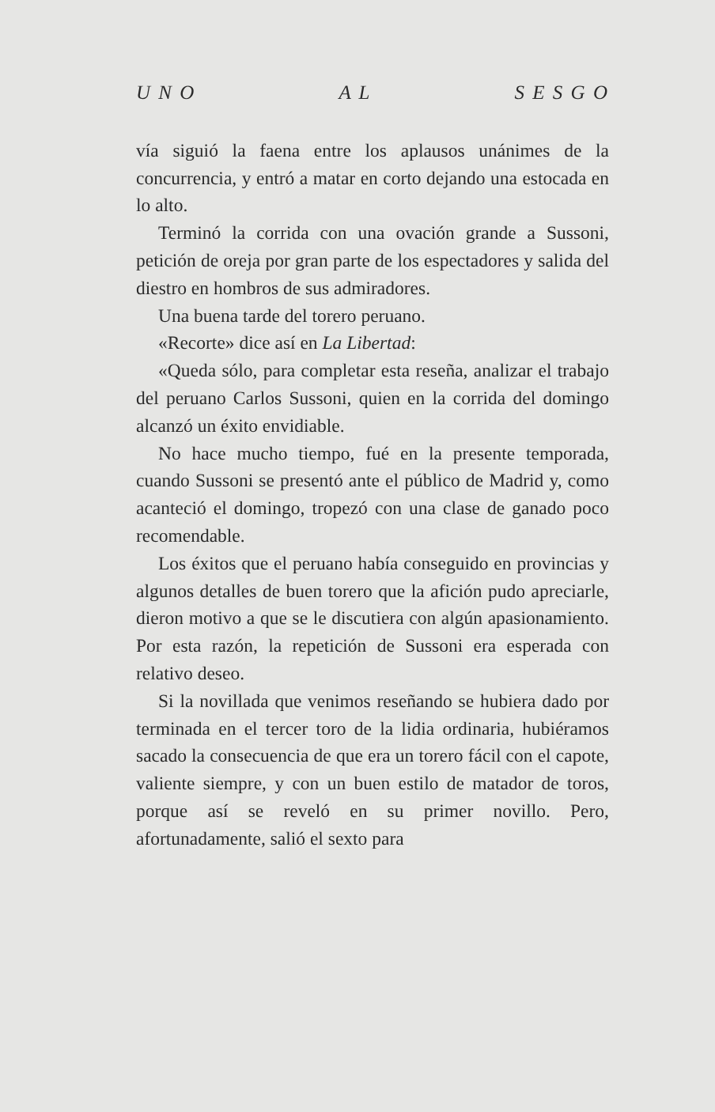U N O A L S E S G O
vía siguió la faena entre los aplausos unánimes de la concurrencia, y entró a matar en corto dejando una estocada en lo alto.
Terminó la corrida con una ovación grande a Sussoni, petición de oreja por gran parte de los espectadores y salida del diestro en hombros de sus admiradores.
Una buena tarde del torero peruano.
«Recorte» dice así en La Libertad:
«Queda sólo, para completar esta reseña, analizar el trabajo del peruano Carlos Sussoni, quien en la corrida del domingo alcanzó un éxito envidiable.
No hace mucho tiempo, fué en la presente temporada, cuando Sussoni se presentó ante el público de Madrid y, como acanteció el domingo, tropezó con una clase de ganado poco recomendable.
Los éxitos que el peruano había conseguido en provincias y algunos detalles de buen torero que la afición pudo apreciarle, dieron motivo a que se le discutiera con algún apasionamiento. Por esta razón, la repetición de Sussoni era esperada con relativo deseo.
Si la novillada que venimos reseñando se hubiera dado por terminada en el tercer toro de la lidia ordinaria, hubiéramos sacado la consecuencia de que era un torero fácil con el capote, valiente siempre, y con un buen estilo de matador de toros, porque así se reveló en su primer novillo. Pero, afortunadamente, salió el sexto para